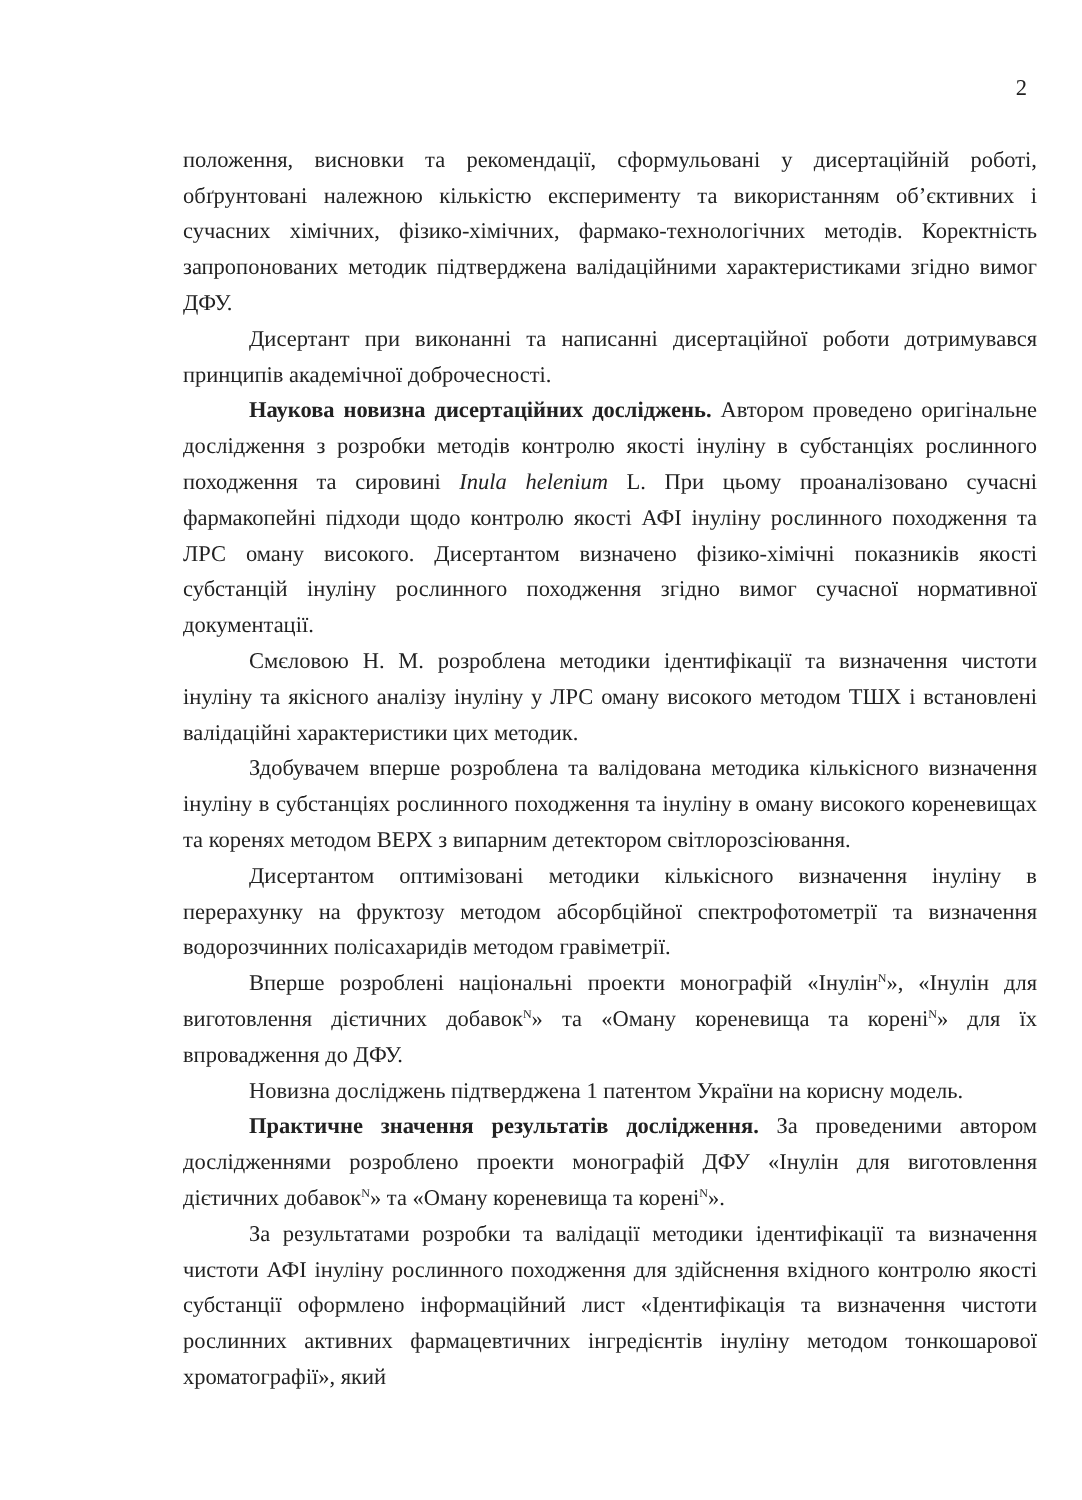2
положення, висновки та рекомендації, сформульовані у дисертаційній роботі, обґрунтовані належною кількістю експерименту та використанням об’єктивних і сучасних хімічних, фізико-хімічних, фармако-технологічних методів. Коректність запропонованих методик підтверджена валідаційними характеристиками згідно вимог ДФУ.
Дисертант при виконанні та написанні дисертаційної роботи дотримувався принципів академічної доброчесності.
Наукова новизна дисертаційних досліджень. Автором проведено оригінальне дослідження з розробки методів контролю якості інуліну в субстанціях рослинного походження та сировині Inula helenium L. При цьому проаналізовано сучасні фармакопейні підходи щодо контролю якості АФІ інуліну рослинного походження та ЛРС оману високого. Дисертантом визначено фізико-хімічні показників якості субстанцій інуліну рослинного походження згідно вимог сучасної нормативної документації.
Смєловою Н. М. розроблена методики ідентифікації та визначення чистоти інуліну та якісного аналізу інуліну у ЛРС оману високого методом ТШХ і встановлені валідаційні характеристики цих методик.
Здобувачем вперше розроблена та валідована методика кількісного визначення інуліну в субстанціях рослинного походження та інуліну в оману високого кореневищах та коренях методом ВЕРХ з випарним детектором світлорозсіювання.
Дисертантом оптимізовані методики кількісного визначення інуліну в перерахунку на фруктозу методом абсорбційної спектрофотометрії та визначення водорозчинних полісахаридів методом гравіметрії.
Вперше розроблені національні проекти монографій «Інулін<sup>N</sup>», «Інулін для виготовлення дієтичних добавок<sup>N</sup>» та «Оману кореневища та корені<sup>N</sup>» для їх впровадження до ДФУ.
Новизна досліджень підтверджена 1 патентом України на корисну модель.
Практичне значення результатів дослідження. За проведеними автором дослідженнями розроблено проекти монографій ДФУ «Інулін для виготовлення дієтичних добавок<sup>N</sup>» та «Оману кореневища та корені<sup>N</sup>».
За результатами розробки та валідації методики ідентифікації та визначення чистоти АФІ інуліну рослинного походження для здійснення вхідного контролю якості субстанції оформлено інформаційний лист «Ідентифікація та визначення чистоти рослинних активних фармацевтичних інгредієнтів інуліну методом тонкошарової хроматографії», який